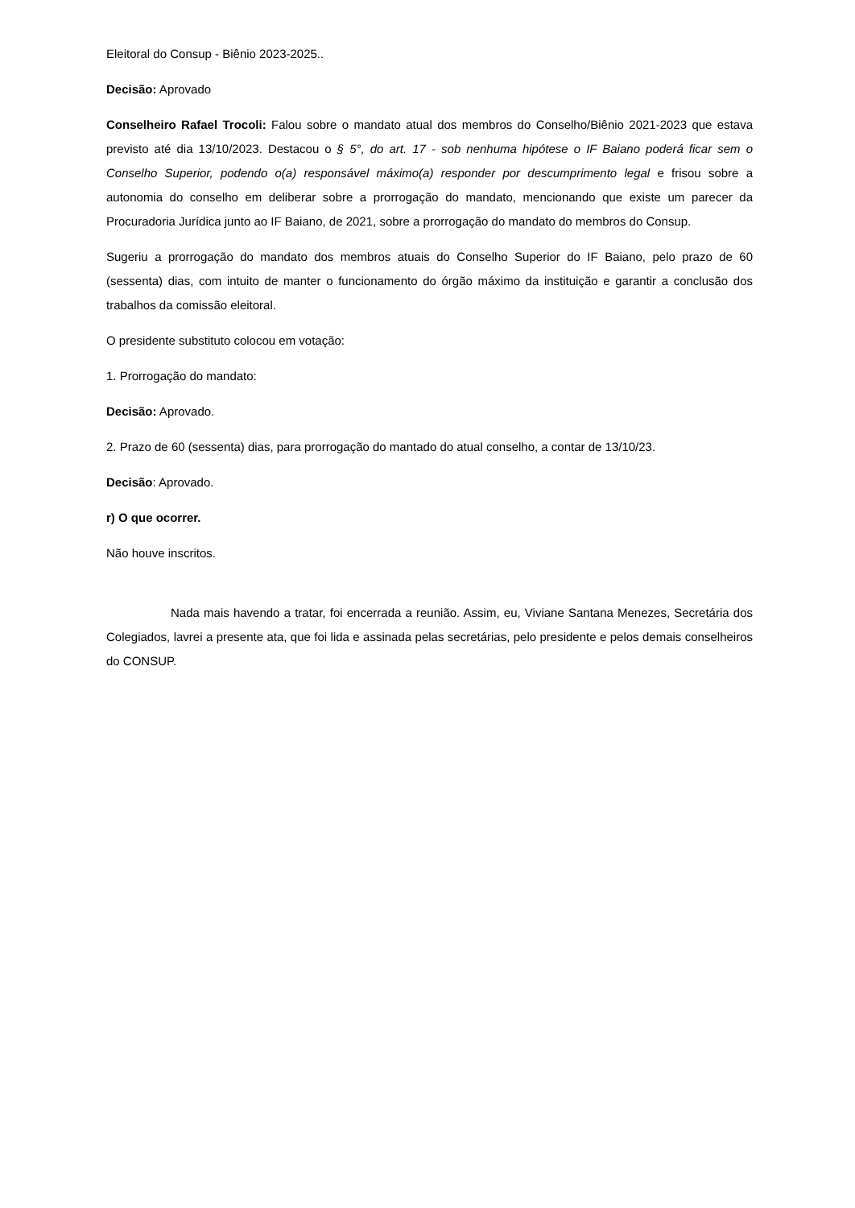Eleitoral do Consup - Biênio 2023-2025..
Decisão: Aprovado
Conselheiro Rafael Trocoli: Falou sobre o mandato atual dos membros do Conselho/Biênio 2021-2023 que estava previsto até dia 13/10/2023. Destacou o § 5°, do art. 17 - sob nenhuma hipótese o IF Baiano poderá ficar sem o Conselho Superior, podendo o(a) responsável máximo(a) responder por descumprimento legal e frisou sobre a autonomia do conselho em deliberar sobre a prorrogação do mandato, mencionando que existe um parecer da Procuradoria Jurídica junto ao IF Baiano, de 2021, sobre a prorrogação do mandato do membros do Consup.
Sugeriu a prorrogação do mandato dos membros atuais do Conselho Superior do IF Baiano, pelo prazo de 60 (sessenta) dias, com intuito de manter o funcionamento do órgão máximo da instituição e garantir a conclusão dos trabalhos da comissão eleitoral.
O presidente substituto colocou em votação:
1. Prorrogação do mandato:
Decisão: Aprovado.
2. Prazo de 60 (sessenta) dias, para prorrogação do mantado do atual conselho, a contar de 13/10/23.
Decisão: Aprovado.
r) O que ocorrer.
Não houve inscritos.
Nada mais havendo a tratar, foi encerrada a reunião. Assim, eu, Viviane Santana Menezes, Secretária dos Colegiados, lavrei a presente ata, que foi lida e assinada pelas secretárias, pelo presidente e pelos demais conselheiros do CONSUP.